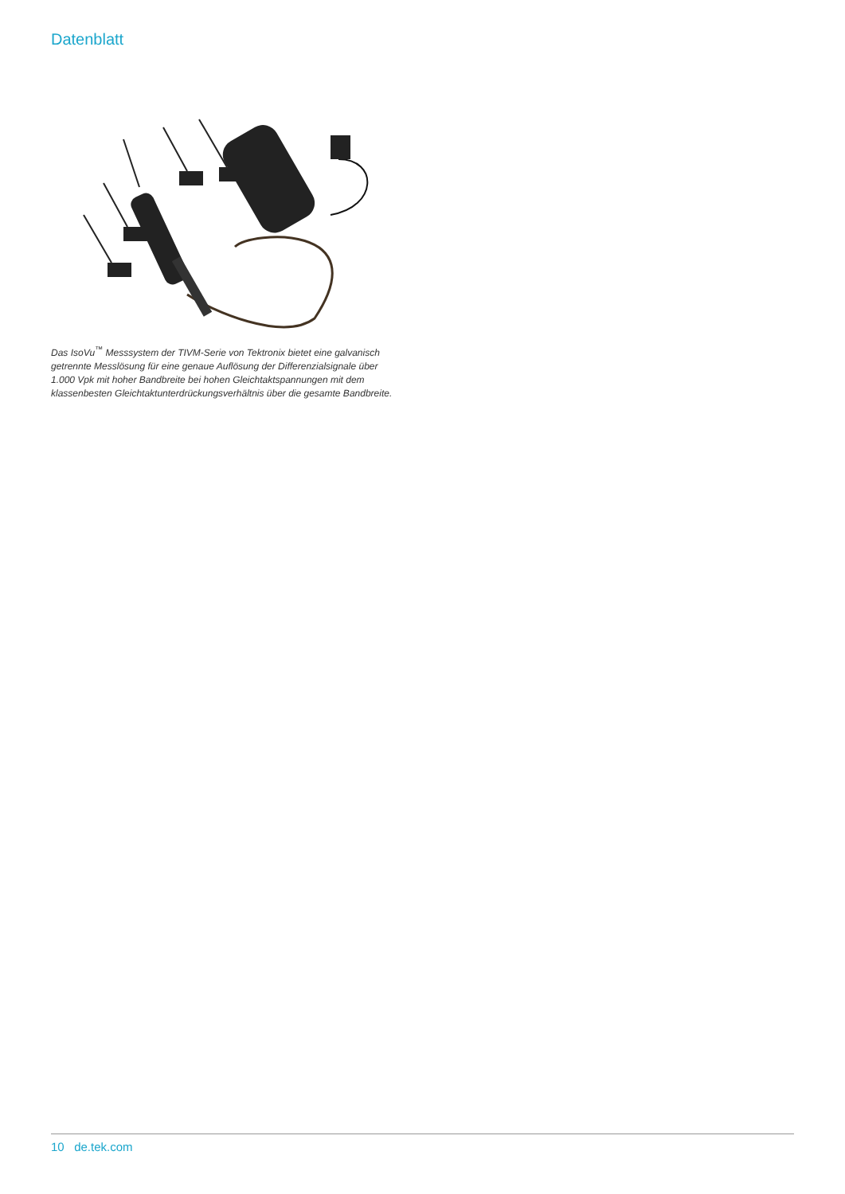Datenblatt
Das IsoVu<sup>™</sup> Messsystem der TIVM-Serie von Tektronix bietet eine galvanisch getrennte Messlösung für eine genaue Auflösung der Differenzialsignale über 1.000 Vpk mit hoher Bandbreite bei hohen Gleichtaktspannungen mit dem klassenbesten Gleichtaktunterdrückungsverhältnis über die gesamte Bandbreite.
10 de.tek.com